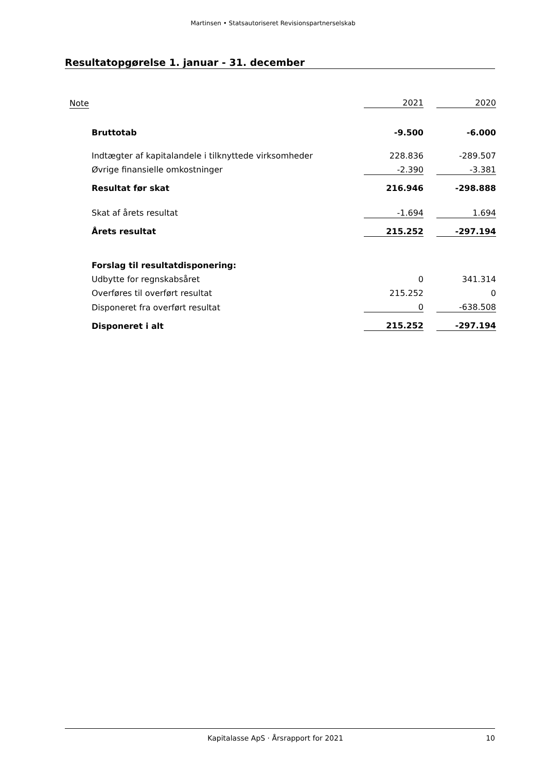Martinsen • Statsautoriseret Revisionspartnerselskab
Resultatopgørelse 1. januar - 31. december
| Note | | 2021 | | 2020 |
| Bruttotab | | -9.500 | | -6.000 |
| Indtægter af kapitalandele i tilknyttede virksomheder | | 228.836 | | -289.507 |
| Øvrige finansielle omkostninger | | -2.390 | | -3.381 |
| Resultat før skat | | 216.946 | | -298.888 |
| Skat af årets resultat | | -1.694 | | 1.694 |
| Årets resultat | | 215.252 | | -297.194 |
| Forslag til resultatdisponering: | | | | |
| Udbytte for regnskabsåret | | 0 | | 341.314 |
| Overføres til overført resultat | | 215.252 | | 0 |
| Disponeret fra overført resultat | | 0 | | -638.508 |
| Disponeret i alt | | 215.252 | | -297.194 |
Kapitalasse ApS · Årsrapport for 2021 10